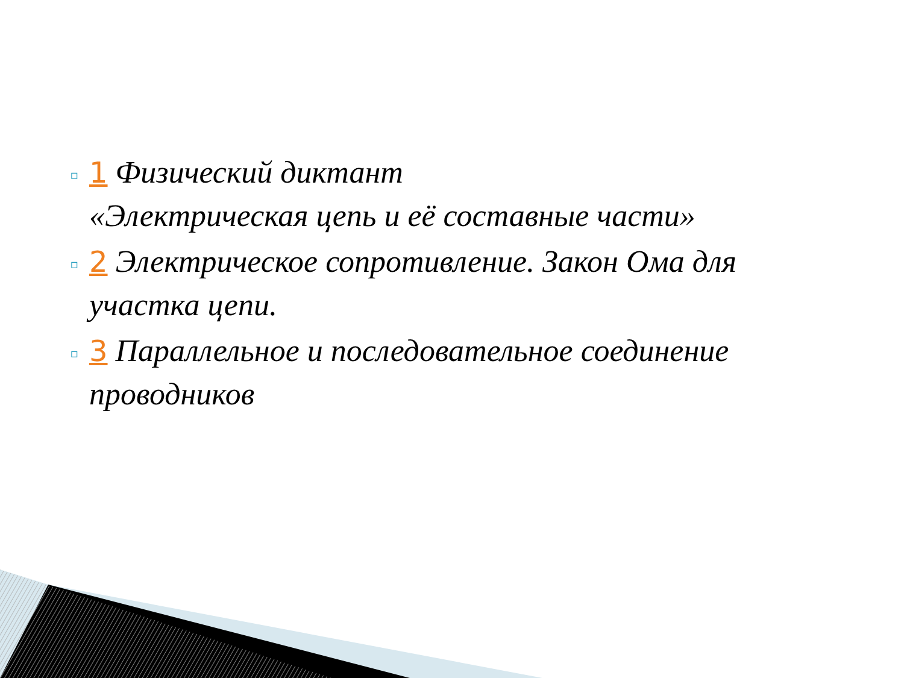▫
1 Физический диктант
«Электрическая цепь и её составные части»
▫
2 Электрическое сопротивление. Закон Ома для участка цепи.
▫
3 Параллельное и последовательное соединение проводников